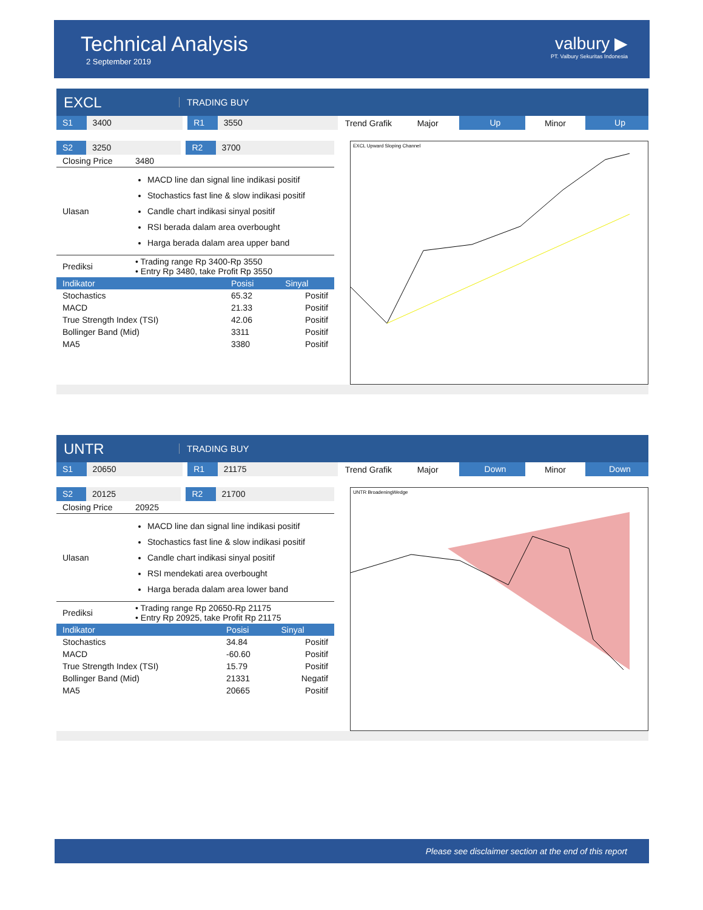Technical Analysis
2 September 2019
valbury ▶
PT. Valbury Sekuritas Indonesia
EXCL
TRADING BUY
S1 3400 R1 3550
Trend Grafik Major
Up
Minor
Up
S2 3250 R2 3700
| Closing Price | 3480 |
| Ulasan | MACD line dan signal line indikasi positif Stochastics fast line & slow indikasi positif Candle chart indikasi sinyal positif RSI berada dalam area overbought Harga berada dalam area upper band |
| Prediksi | • Trading range Rp 3400-Rp 3550 • Entry Rp 3480, take Profit Rp 3550 |
| Indikator | Posisi | Sinyal |
| --- | --- | --- |
| Stochastics | 65.32 | Positif |
| MACD | 21.33 | Positif |
| True Strength Index (TSI) | 42.06 | Positif |
| Bollinger Band (Mid) | 3311 | Positif |
| MA5 | 3380 | Positif |
EXCL Upward Sloping Channel
UNTR
TRADING BUY
S1 20650 R1 21175
Trend Grafik Major
Down
Minor
Down
S2 20125 R2 21700
| Closing Price | 20925 |
| Ulasan | MACD line dan signal line indikasi positif Stochastics fast line & slow indikasi positif Candle chart indikasi sinyal positif RSI mendekati area overbought Harga berada dalam area lower band |
| Prediksi | • Trading range Rp 20650-Rp 21175 • Entry Rp 20925, take Profit Rp 21175 |
| Indikator | Posisi | Sinyal |
| --- | --- | --- |
| Stochastics | 34.84 | Positif |
| MACD | -60.60 | Positif |
| True Strength Index (TSI) | 15.79 | Positif |
| Bollinger Band (Mid) | 21331 | Negatif |
| MA5 | 20665 | Positif |
UNTR BroadeningWedge
Please see disclaimer section at the end of this report